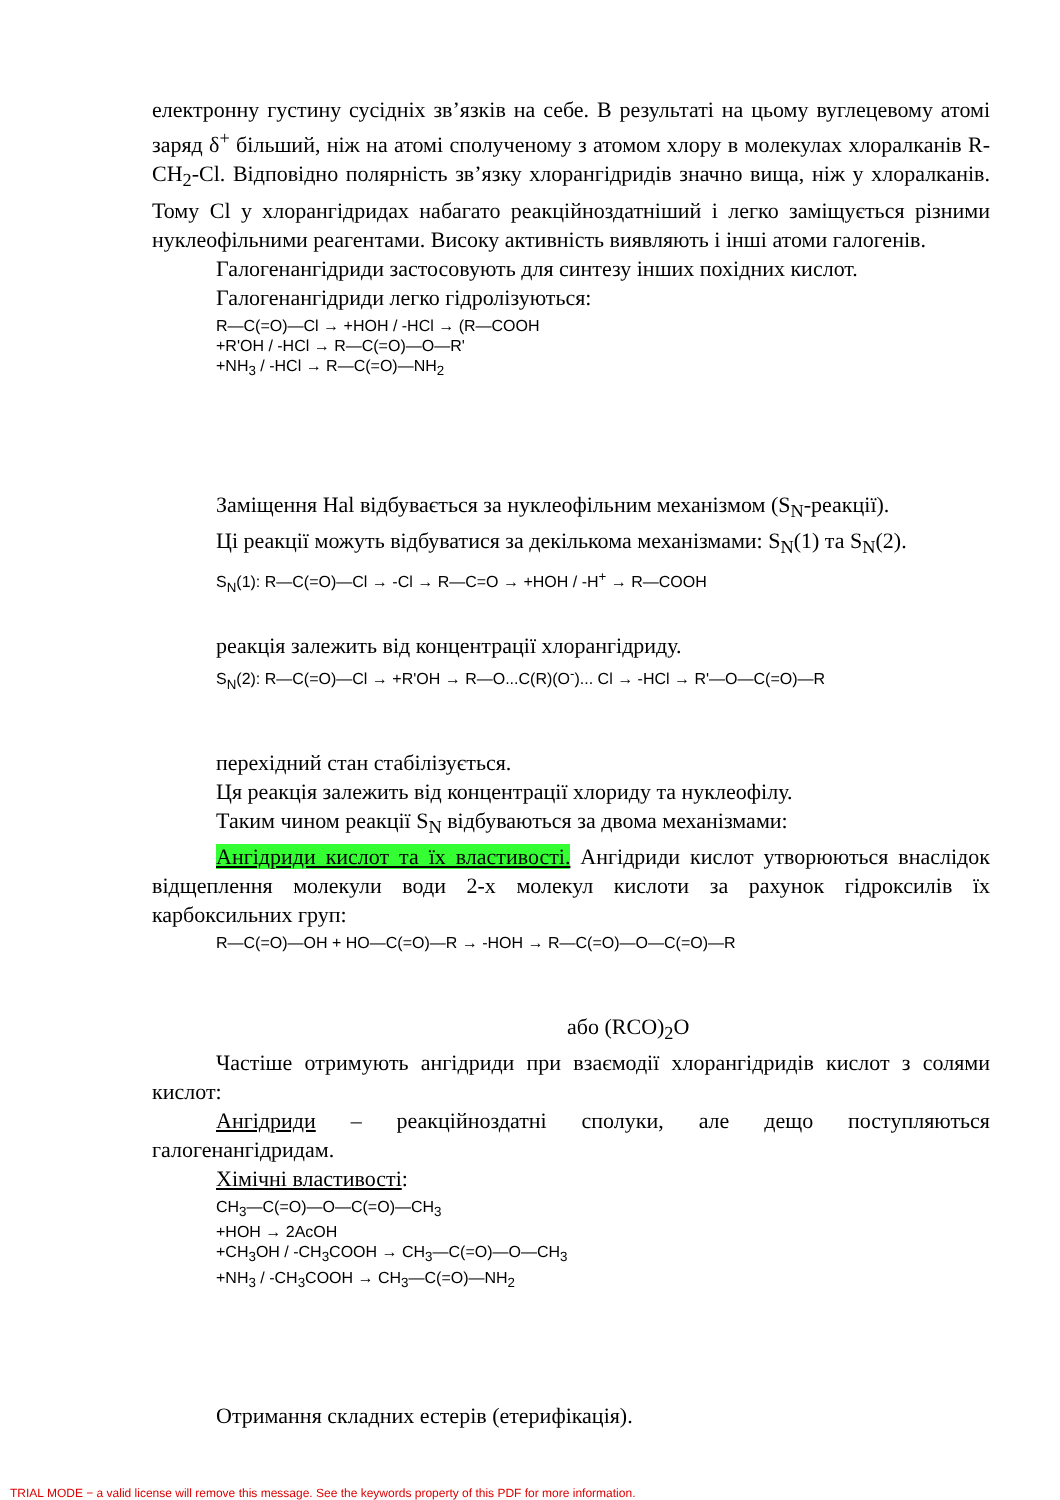електронну густину сусідніх зв’язків на себе. В результаті на цьому вуглецевому атомі заряд δ<sup>+</sup> більший, ніж на атомі сполученому з атомом хлору в молекулах хлоралканів R-CH<sub>2</sub>-Cl. Відповідно полярність зв’язку хлорангідридів значно вища, ніж у хлоралканів. Тому Cl у хлорангідридах набагато реакційноздатніший і легко заміщується різними нуклеофільними реагентами. Високу активність виявляють і інші атоми галогенів.
Галогенангідриди застосовують для синтезу інших похідних кислот.
Галогенангідриди легко гідролізуються:
R—C(=O)—Cl → +HOH / -HCl → (R—COOH
+R'OH / -HCl → R—C(=O)—O—R'
+NH<sub>3</sub> / -HCl → R—C(=O)—NH<sub>2</sub>
Заміщення Hal відбувається за нуклеофільним механізмом (S<sub>N</sub>-реакції).
Ці реакції можуть відбуватися за декількома механізмами: S<sub>N</sub>(1) та S<sub>N</sub>(2).
S<sub>N</sub>(1): R—C(=O)—Cl → -Cl → R—C=O → +HOH / -H<sup>+</sup> → R—COOH
реакція залежить від концентрації хлорангідриду.
S<sub>N</sub>(2): R—C(=O)—Cl → +R'OH → R—O...C(R)(O<sup>-</sup>)... Cl → -HCl → R'—O—C(=O)—R
перехідний стан стабілізується.
Ця реакція залежить від концентрації хлориду та нуклеофілу.
Таким чином реакції S<sub>N</sub> відбуваються за двома механізмами:
Ангідриди кислот та їх властивості. Ангідриди кислот утворюються внаслідок відщеплення молекули води 2-х молекул кислоти за рахунок гідроксилів їх карбоксильних груп:
R—C(=O)—OH + HO—C(=O)—R → -HOH → R—C(=O)—O—C(=O)—R
або (RCO)<sub>2</sub>O
Частіше отримують ангідриди при взаємодії хлорангідридів кислот з солями кислот:
Ангідриди – реакційноздатні сполуки, але дещо поступляються галогенангідридам.
Хімічні властивості:
CH<sub>3</sub>—C(=O)—O—C(=O)—CH<sub>3</sub>
+HOH → 2AcOH
+CH<sub>3</sub>OH / -CH<sub>3</sub>COOH → CH<sub>3</sub>—C(=O)—O—CH<sub>3</sub>
+NH<sub>3</sub> / -CH<sub>3</sub>COOH → CH<sub>3</sub>—C(=O)—NH<sub>2</sub>
Отримання складних естерів (етерифікація).
TRIAL MODE − a valid license will remove this message. See the keywords property of this PDF for more information.